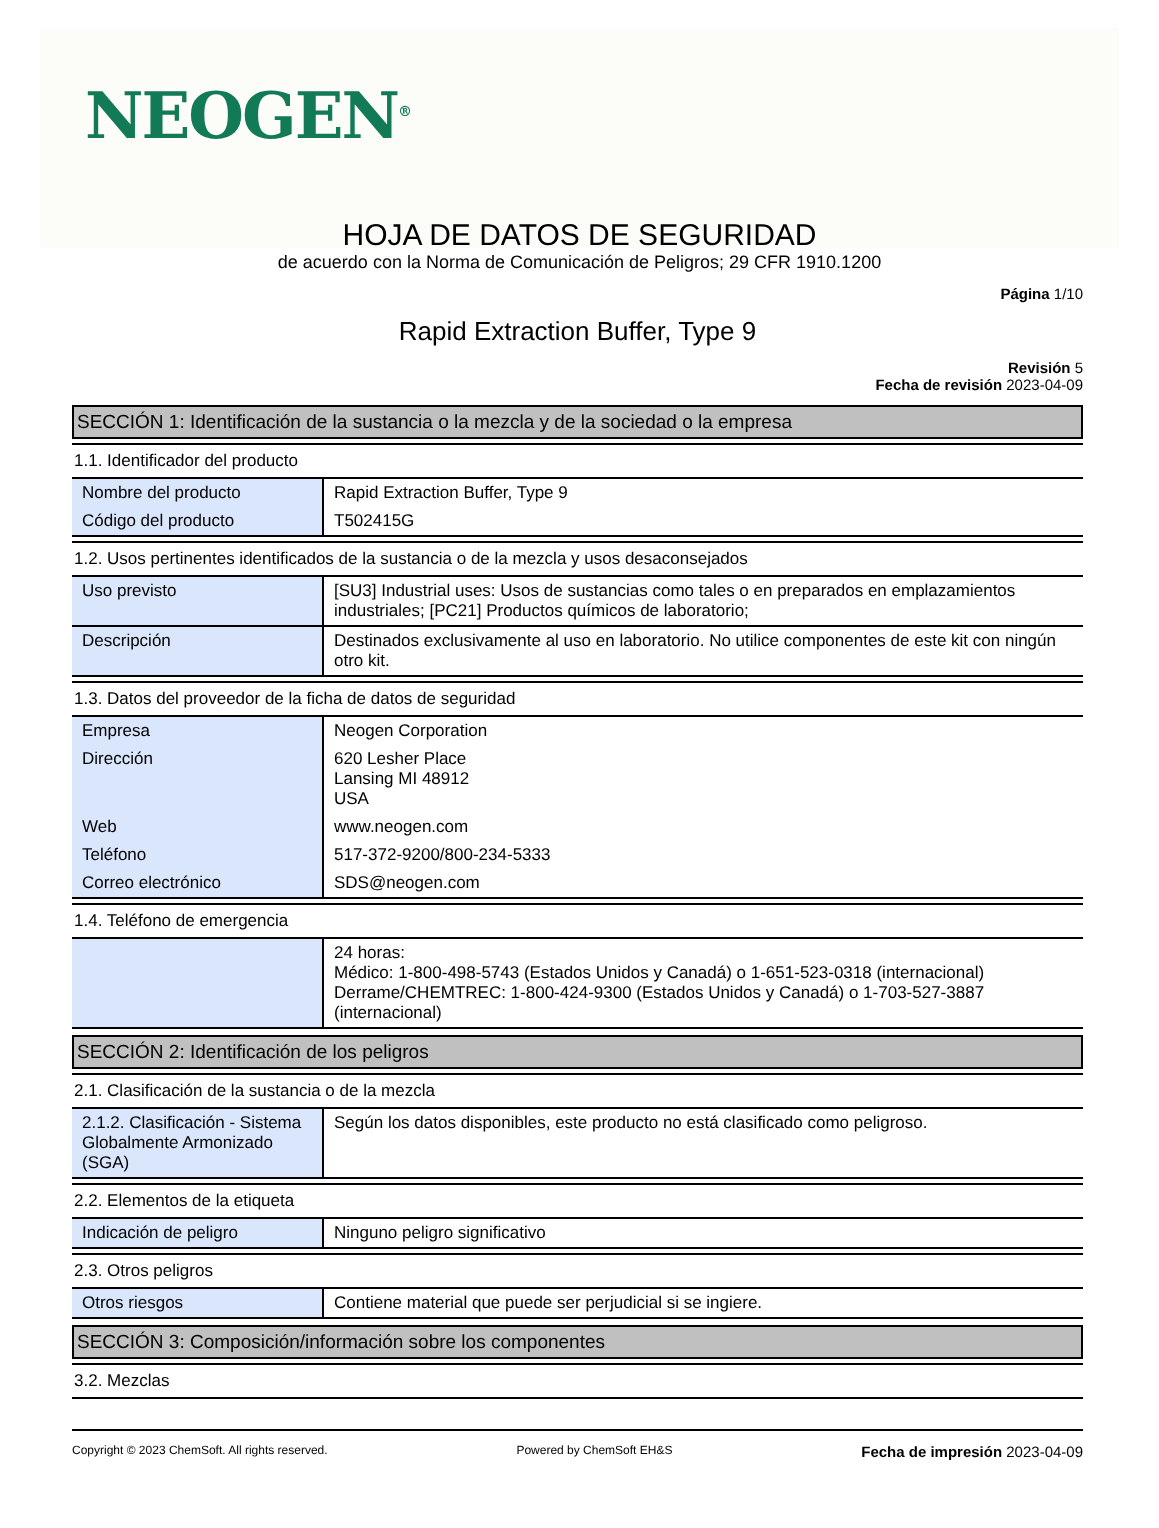NEOGEN<sup>®</sup>
HOJA DE DATOS DE SEGURIDAD
de acuerdo con la Norma de Comunicación de Peligros; 29 CFR 1910.1200
Página 1/10
Rapid Extraction Buffer, Type 9
Revisión 5
Fecha de revisión 2023-04-09
SECCIÓN 1: Identificación de la sustancia o la mezcla y de la sociedad o la empresa
1.1. Identificador del producto
| Nombre del producto | Rapid Extraction Buffer, Type 9 |
| Código del producto | T502415G |
1.2. Usos pertinentes identificados de la sustancia o de la mezcla y usos desaconsejados
| Uso previsto | [SU3] Industrial uses: Usos de sustancias como tales o en preparados en emplazamientos industriales; [PC21] Productos químicos de laboratorio; |
| Descripción | Destinados exclusivamente al uso en laboratorio. No utilice componentes de este kit con ningún otro kit. |
1.3. Datos del proveedor de la ficha de datos de seguridad
| Empresa | Neogen Corporation |
| Dirección | 620 Lesher Place Lansing MI 48912 USA |
| Web | www.neogen.com |
| Teléfono | 517-372-9200/800-234-5333 |
| Correo electrónico | SDS@neogen.com |
1.4. Teléfono de emergencia
| | 24 horas: Médico: 1-800-498-5743 (Estados Unidos y Canadá) o 1-651-523-0318 (internacional) Derrame/CHEMTREC: 1-800-424-9300 (Estados Unidos y Canadá) o 1-703-527-3887 (internacional) |
SECCIÓN 2: Identificación de los peligros
2.1. Clasificación de la sustancia o de la mezcla
| 2.1.2. Clasificación - Sistema Globalmente Armonizado (SGA) | Según los datos disponibles, este producto no está clasificado como peligroso. |
2.2. Elementos de la etiqueta
| Indicación de peligro | Ninguno peligro significativo |
2.3. Otros peligros
| Otros riesgos | Contiene material que puede ser perjudicial si se ingiere. |
SECCIÓN 3: Composición/información sobre los componentes
3.2. Mezclas
Copyright © 2023 ChemSoft. All rights reserved. Powered by ChemSoft EH&S Fecha de impresión 2023-04-09